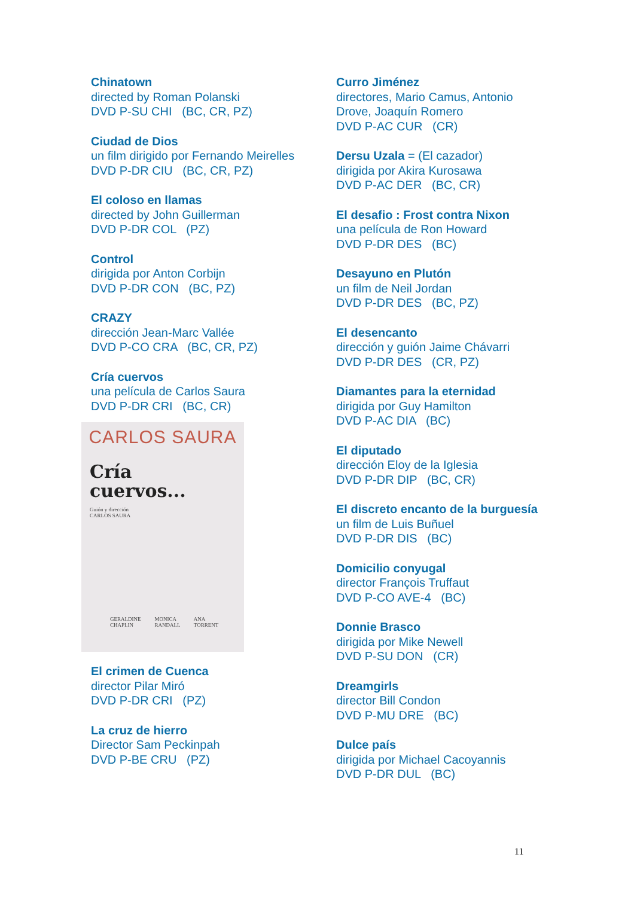Chinatown
directed by Roman Polanski
DVD P-SU CHI (BC, CR, PZ)
Ciudad de Dios
un film dirigido por Fernando Meirelles
DVD P-DR CIU (BC, CR, PZ)
El coloso en llamas
directed by John Guillerman
DVD P-DR COL (PZ)
Control
dirigida por Anton Corbijn
DVD P-DR CON (BC, PZ)
CRAZY
dirección Jean-Marc Vallée
DVD P-CO CRA (BC, CR, PZ)
Cría cuervos
una película de Carlos Saura
DVD P-DR CRI (BC, CR)
CARLOS SAURA
Cría
cuervos...
Guión y dirección
CARLOS SAURA
GERALDINE CHAPLIN MONICA RANDALL ANA TORRENT
El crimen de Cuenca
director Pilar Miró
DVD P-DR CRI (PZ)
La cruz de hierro
Director Sam Peckinpah
DVD P-BE CRU (PZ)
Curro Jiménez
directores, Mario Camus, Antonio Drove, Joaquín Romero
DVD P-AC CUR (CR)
Dersu Uzala = (El cazador)
dirigida por Akira Kurosawa
DVD P-AC DER (BC, CR)
El desafio : Frost contra Nixon
una película de Ron Howard
DVD P-DR DES (BC)
Desayuno en Plutón
un film de Neil Jordan
DVD P-DR DES (BC, PZ)
El desencanto
dirección y guión Jaime Chávarri
DVD P-DR DES (CR, PZ)
Diamantes para la eternidad
dirigida por Guy Hamilton
DVD P-AC DIA (BC)
El diputado
dirección Eloy de la Iglesia
DVD P-DR DIP (BC, CR)
El discreto encanto de la burguesía
un film de Luis Buñuel
DVD P-DR DIS (BC)
Domicilio conyugal
director François Truffaut
DVD P-CO AVE-4 (BC)
Donnie Brasco
dirigida por Mike Newell
DVD P-SU DON (CR)
Dreamgirls
director Bill Condon
DVD P-MU DRE (BC)
Dulce país
dirigida por Michael Cacoyannis
DVD P-DR DUL (BC)
11